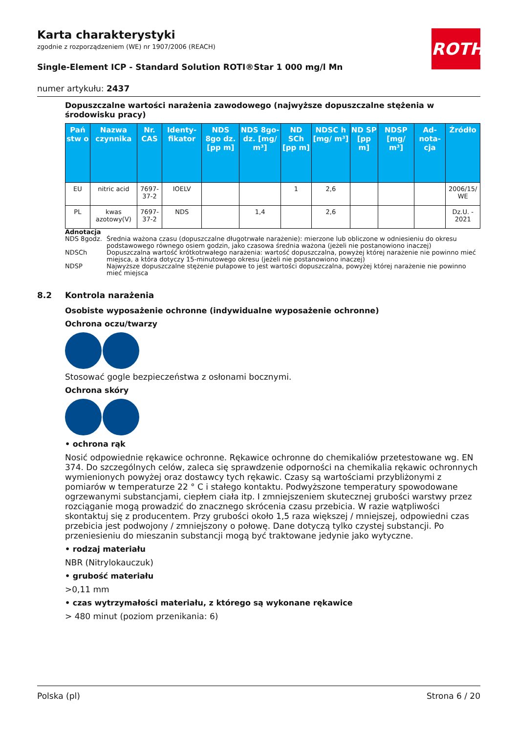ROTH
Karta charakterystyki
zgodnie z rozporządzeniem (WE) nr 1907/2006 (REACH)
Single-Element ICP - Standard Solution ROTI®Star 1 000 mg/l Mn
numer artykułu: 2437
Dopuszczalne wartości narażenia zawodowego (najwyższe dopuszczalne stężenia w środowisku pracy)
| Pań stw o | Nazwa czynnika | Nr. CAS | Identy-fikator | NDS 8go dz. [pp m] | NDS 8go-dz. [mg/ m³] | ND SCh [pp m] | NDSC h [mg/ m³] | ND SP [pp m] | NDSP [mg/ m³] | Ad-nota-cja | Źródło |
| --- | --- | --- | --- | --- | --- | --- | --- | --- | --- | --- | --- |
| EU | nitric acid | 7697-37-2 | IOELV | | | 1 | 2,6 | | | | 2006/15/ WE |
| PL | kwas azotowy(V) | 7697-37-2 | NDS | | 1,4 | | 2,6 | | | | Dz.U. - 2021 |
Adnotacja
NDS 8godz. Średnia ważona czasu (dopuszczalne długotrwałe narażenie): mierzone lub obliczone w odniesieniu do okresu podstawowego równego osiem godzin, jako czasowa średnia ważona (jeżeli nie postanowiono inaczej)
NDSCh Dopuszczalna wartość krótkotrwałego narażenia: wartość dopuszczalna, powyżej której narażenie nie powinno mieć miejsca, a która dotyczy 15-minutowego okresu (jeżeli nie postanowiono inaczej)
NDSP Najwyższe dopuszczalne stężenie pułapowe to jest wartości dopuszczalna, powyżej której narażenie nie powinno mieć miejsca
8.2 Kontrola narażenia
Osobiste wyposażenie ochronne (indywidualne wyposażenie ochronne)
Ochrona oczu/twarzy
Stosować gogle bezpieczeństwa z osłonami bocznymi.
Ochrona skóry
• ochrona rąk
Nosić odpowiednie rękawice ochronne. Rękawice ochronne do chemikaliów przetestowane wg. EN 374. Do szczególnych celów, zaleca się sprawdzenie odporności na chemikalia rękawic ochronnych wymienionych powyżej oraz dostawcy tych rękawic. Czasy są wartościami przybliżonymi z pomiarów w temperaturze 22 ° C i stałego kontaktu. Podwyższone temperatury spowodowane ogrzewanymi substancjami, ciepłem ciała itp. I zmniejszeniem skutecznej grubości warstwy przez rozciąganie mogą prowadzić do znacznego skrócenia czasu przebicia. W razie wątpliwości skontaktuj się z producentem. Przy grubości około 1,5 raza większej / mniejszej, odpowiedni czas przebicia jest podwojony / zmniejszony o połowę. Dane dotyczą tylko czystej substancji. Po przeniesieniu do mieszanin substancji mogą być traktowane jedynie jako wytyczne.
• rodzaj materiału
NBR (Nitrylokauczuk)
• grubość materiału
>0,11 mm
• czas wytrzymałości materiału, z którego są wykonane rękawice
> 480 minut (poziom przenikania: 6)
Polska (pl) Strona 6 / 20